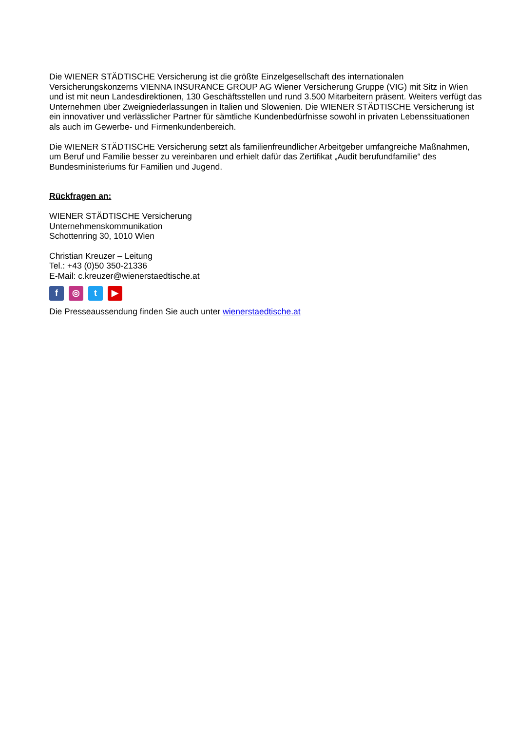Die WIENER STÄDTISCHE Versicherung ist die größte Einzelgesellschaft des internationalen Versicherungskonzerns VIENNA INSURANCE GROUP AG Wiener Versicherung Gruppe (VIG) mit Sitz in Wien und ist mit neun Landesdirektionen, 130 Geschäftsstellen und rund 3.500 Mitarbeitern präsent. Weiters verfügt das Unternehmen über Zweigniederlassungen in Italien und Slowenien. Die WIENER STÄDTISCHE Versicherung ist ein innovativer und verlässlicher Partner für sämtliche Kundenbedürfnisse sowohl in privaten Lebenssituationen als auch im Gewerbe- und Firmenkundenbereich.
Die WIENER STÄDTISCHE Versicherung setzt als familienfreundlicher Arbeitgeber umfangreiche Maßnahmen, um Beruf und Familie besser zu vereinbaren und erhielt dafür das Zertifikat „Audit berufundfamilie“ des Bundesministeriums für Familien und Jugend.
Rückfragen an:
WIENER STÄDTISCHE Versicherung
Unternehmenskommunikation
Schottenring 30, 1010 Wien
Christian Kreuzer – Leitung
Tel.: +43 (0)50 350-21336
E-Mail: c.kreuzer@wienerstaedtische.at
f ◎ t ▶
Die Presseaussendung finden Sie auch unter wienerstaedtische.at